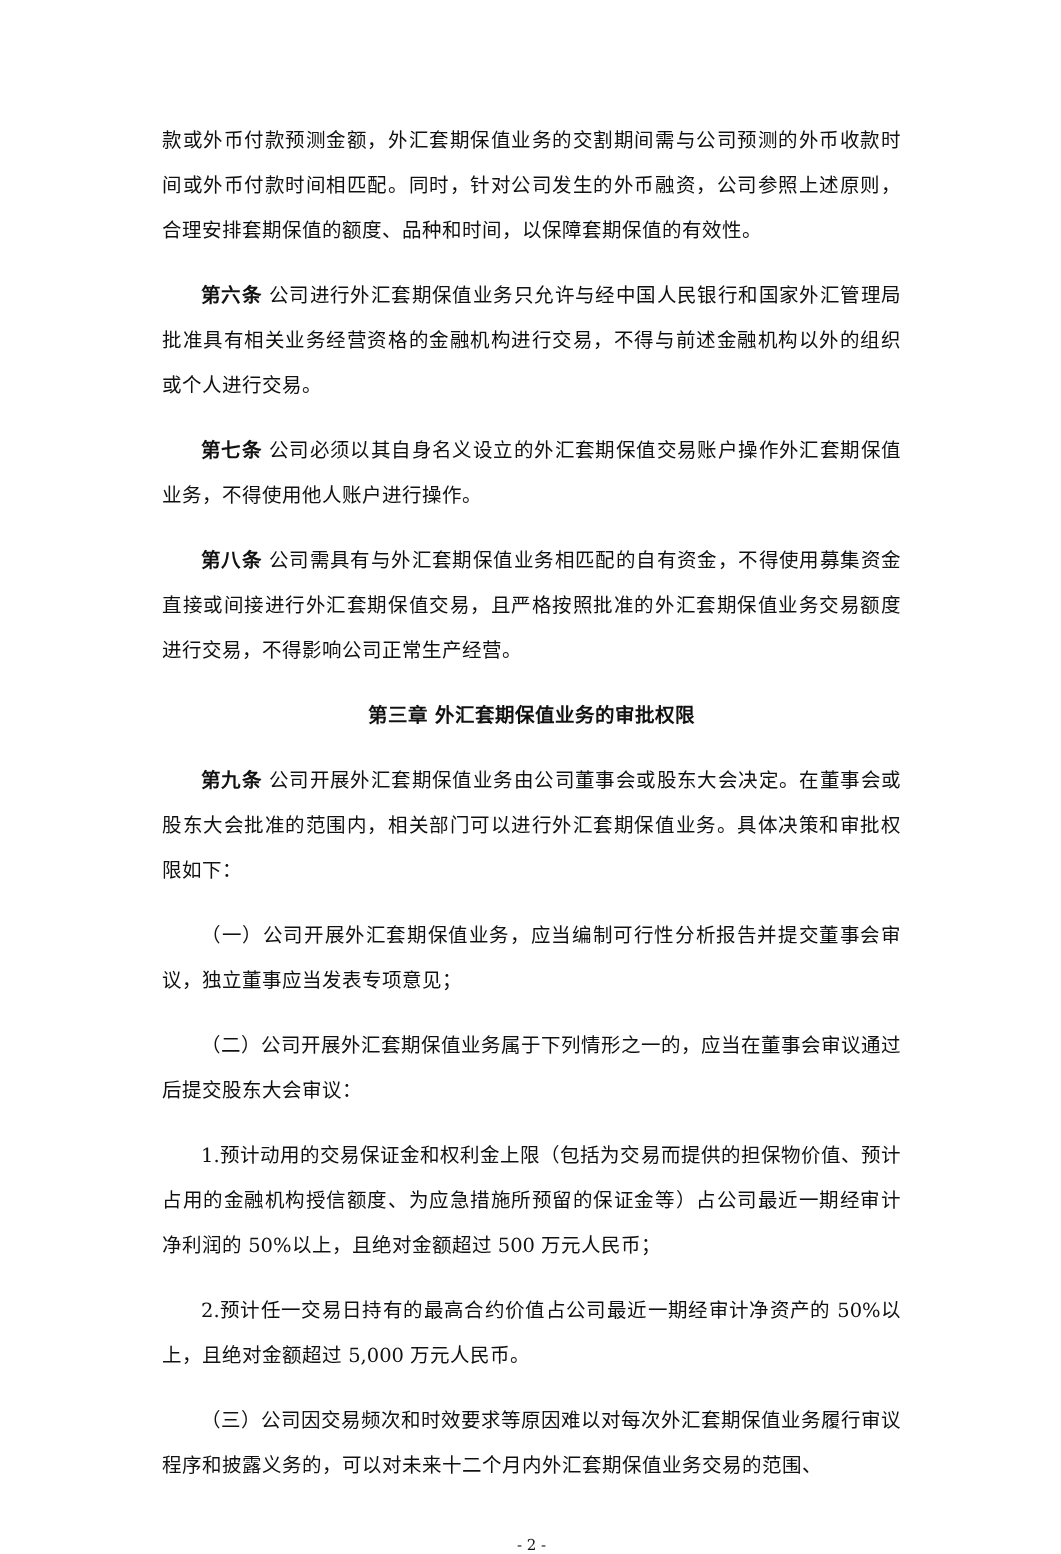款或外币付款预测金额，外汇套期保值业务的交割期间需与公司预测的外币收款时间或外币付款时间相匹配。同时，针对公司发生的外币融资，公司参照上述原则，合理安排套期保值的额度、品种和时间，以保障套期保值的有效性。
第六条 公司进行外汇套期保值业务只允许与经中国人民银行和国家外汇管理局批准具有相关业务经营资格的金融机构进行交易，不得与前述金融机构以外的组织或个人进行交易。
第七条 公司必须以其自身名义设立的外汇套期保值交易账户操作外汇套期保值业务，不得使用他人账户进行操作。
第八条 公司需具有与外汇套期保值业务相匹配的自有资金，不得使用募集资金直接或间接进行外汇套期保值交易，且严格按照批准的外汇套期保值业务交易额度进行交易，不得影响公司正常生产经营。
第三章 外汇套期保值业务的审批权限
第九条 公司开展外汇套期保值业务由公司董事会或股东大会决定。在董事会或股东大会批准的范围内，相关部门可以进行外汇套期保值业务。具体决策和审批权限如下：
（一）公司开展外汇套期保值业务，应当编制可行性分析报告并提交董事会审议，独立董事应当发表专项意见；
（二）公司开展外汇套期保值业务属于下列情形之一的，应当在董事会审议通过后提交股东大会审议：
1.预计动用的交易保证金和权利金上限（包括为交易而提供的担保物价值、预计占用的金融机构授信额度、为应急措施所预留的保证金等）占公司最近一期经审计净利润的 50%以上，且绝对金额超过 500 万元人民币；
2.预计任一交易日持有的最高合约价值占公司最近一期经审计净资产的 50%以上，且绝对金额超过 5,000 万元人民币。
（三）公司因交易频次和时效要求等原因难以对每次外汇套期保值业务履行审议程序和披露义务的，可以对未来十二个月内外汇套期保值业务交易的范围、
- 2 -